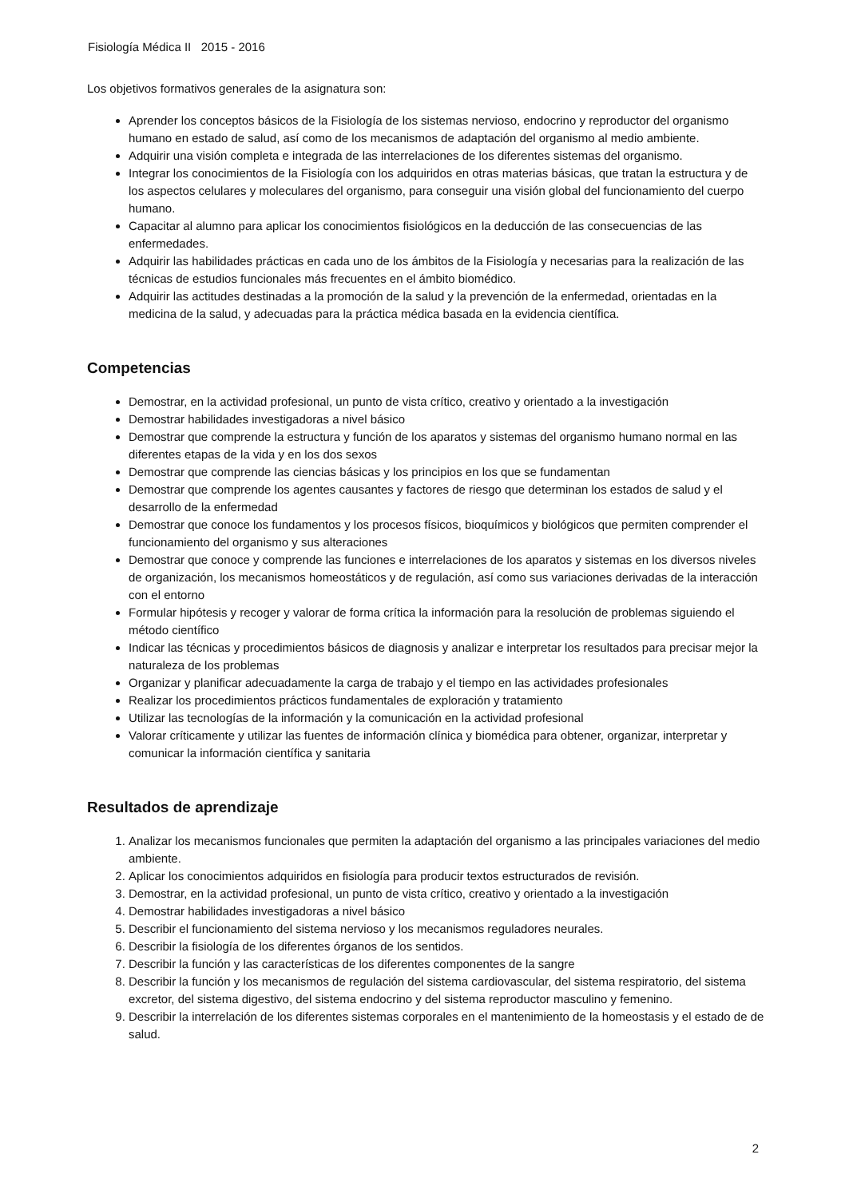Fisiología Médica II 2015 - 2016
Los objetivos formativos generales de la asignatura son:
Aprender los conceptos básicos de la Fisiología de los sistemas nervioso, endocrino y reproductor del organismo humano en estado de salud, así como de los mecanismos de adaptación del organismo al medio ambiente.
Adquirir una visión completa e integrada de las interrelaciones de los diferentes sistemas del organismo.
Integrar los conocimientos de la Fisiología con los adquiridos en otras materias básicas, que tratan la estructura y de los aspectos celulares y moleculares del organismo, para conseguir una visión global del funcionamiento del cuerpo humano.
Capacitar al alumno para aplicar los conocimientos fisiológicos en la deducción de las consecuencias de las enfermedades.
Adquirir las habilidades prácticas en cada uno de los ámbitos de la Fisiología y necesarias para la realización de las técnicas de estudios funcionales más frecuentes en el ámbito biomédico.
Adquirir las actitudes destinadas a la promoción de la salud y la prevención de la enfermedad, orientadas en la medicina de la salud, y adecuadas para la práctica médica basada en la evidencia científica.
Competencias
Demostrar, en la actividad profesional, un punto de vista crítico, creativo y orientado a la investigación
Demostrar habilidades investigadoras a nivel básico
Demostrar que comprende la estructura y función de los aparatos y sistemas del organismo humano normal en las diferentes etapas de la vida y en los dos sexos
Demostrar que comprende las ciencias básicas y los principios en los que se fundamentan
Demostrar que comprende los agentes causantes y factores de riesgo que determinan los estados de salud y el desarrollo de la enfermedad
Demostrar que conoce los fundamentos y los procesos físicos, bioquímicos y biológicos que permiten comprender el funcionamiento del organismo y sus alteraciones
Demostrar que conoce y comprende las funciones e interrelaciones de los aparatos y sistemas en los diversos niveles de organización, los mecanismos homeostáticos y de regulación, así como sus variaciones derivadas de la interacción con el entorno
Formular hipótesis y recoger y valorar de forma crítica la información para la resolución de problemas siguiendo el método científico
Indicar las técnicas y procedimientos básicos de diagnosis y analizar e interpretar los resultados para precisar mejor la naturaleza de los problemas
Organizar y planificar adecuadamente la carga de trabajo y el tiempo en las actividades profesionales
Realizar los procedimientos prácticos fundamentales de exploración y tratamiento
Utilizar las tecnologías de la información y la comunicación en la actividad profesional
Valorar críticamente y utilizar las fuentes de información clínica y biomédica para obtener, organizar, interpretar y comunicar la información científica y sanitaria
Resultados de aprendizaje
1. Analizar los mecanismos funcionales que permiten la adaptación del organismo a las principales variaciones del medio ambiente.
2. Aplicar los conocimientos adquiridos en fisiología para producir textos estructurados de revisión.
3. Demostrar, en la actividad profesional, un punto de vista crítico, creativo y orientado a la investigación
4. Demostrar habilidades investigadoras a nivel básico
5. Describir el funcionamiento del sistema nervioso y los mecanismos reguladores neurales.
6. Describir la fisiología de los diferentes órganos de los sentidos.
7. Describir la función y las características de los diferentes componentes de la sangre
8. Describir la función y los mecanismos de regulación del sistema cardiovascular, del sistema respiratorio, del sistema excretor, del sistema digestivo, del sistema endocrino y del sistema reproductor masculino y femenino.
9. Describir la interrelación de los diferentes sistemas corporales en el mantenimiento de la homeostasis y el estado de de salud.
2